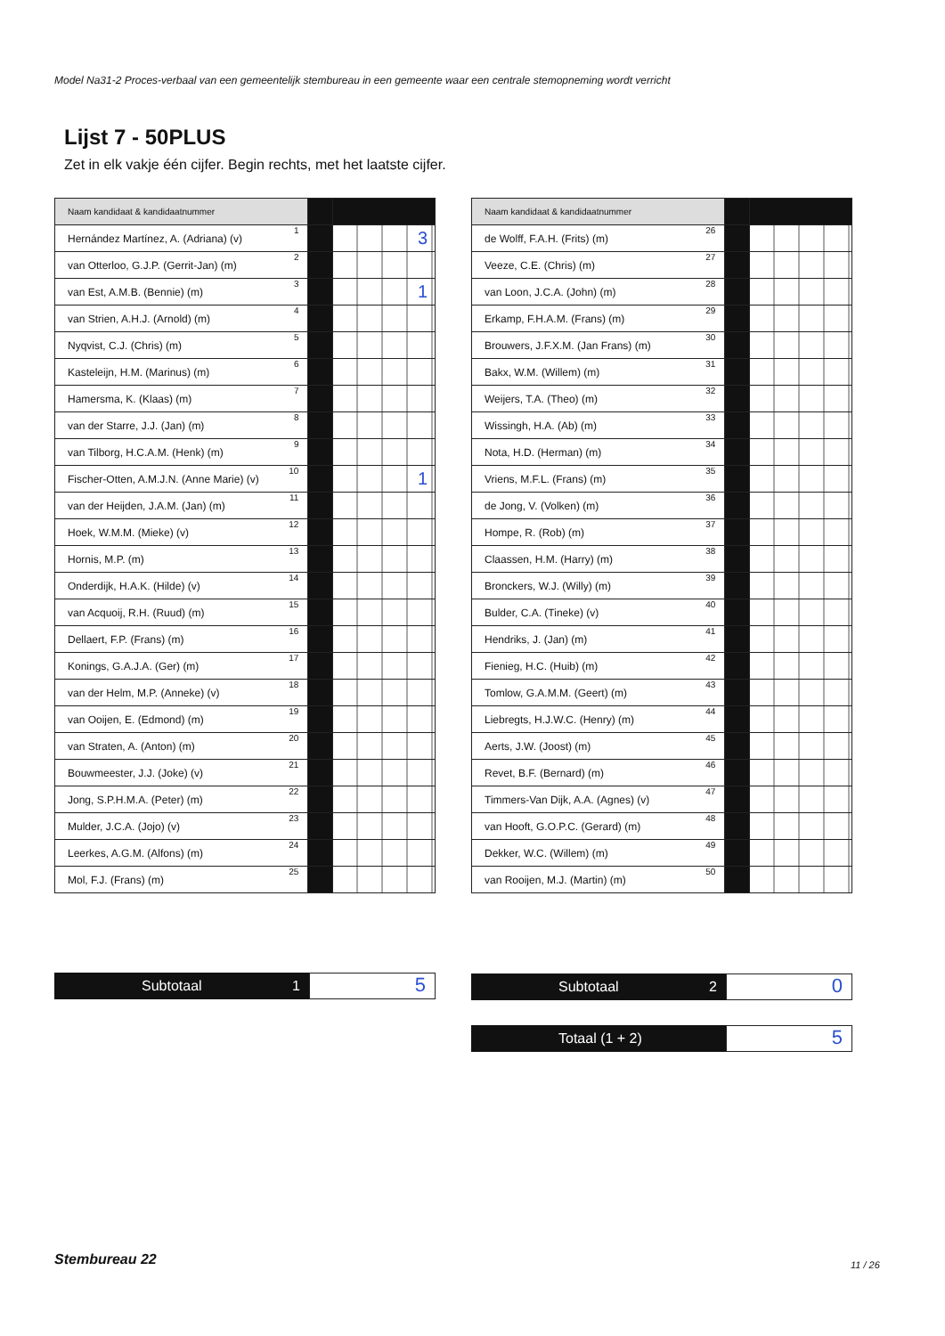Model Na31-2 Proces-verbaal van een gemeentelijk stembureau in een gemeente waar een centrale stemopneming wordt verricht
Lijst 7 - 50PLUS
Zet in elk vakje één cijfer. Begin rechts, met het laatste cijfer.
| Naam kandidaat & kandidaatnummer | | | |
| Hernández Martínez, A. (Adriana) (v) | 1 | | 3 |
| van Otterloo, G.J.P. (Gerrit-Jan) (m) | 2 | | |
| van Est, A.M.B. (Bennie) (m) | 3 | | 1 |
| van Strien, A.H.J. (Arnold) (m) | 4 | | |
| Nyqvist, C.J. (Chris) (m) | 5 | | |
| Kasteleijn, H.M. (Marinus) (m) | 6 | | |
| Hamersma, K. (Klaas) (m) | 7 | | |
| van der Starre, J.J. (Jan) (m) | 8 | | |
| van Tilborg, H.C.A.M. (Henk) (m) | 9 | | |
| Fischer-Otten, A.M.J.N. (Anne Marie) (v) | 10 | | 1 |
| van der Heijden, J.A.M. (Jan) (m) | 11 | | |
| Hoek, W.M.M. (Mieke) (v) | 12 | | |
| Hornis, M.P. (m) | 13 | | |
| Onderdijk, H.A.K. (Hilde) (v) | 14 | | |
| van Acquoij, R.H. (Ruud) (m) | 15 | | |
| Dellaert, F.P. (Frans) (m) | 16 | | |
| Konings, G.A.J.A. (Ger) (m) | 17 | | |
| van der Helm, M.P. (Anneke) (v) | 18 | | |
| van Ooijen, E. (Edmond) (m) | 19 | | |
| van Straten, A. (Anton) (m) | 20 | | |
| Bouwmeester, J.J. (Joke) (v) | 21 | | |
| Jong, S.P.H.M.A. (Peter) (m) | 22 | | |
| Mulder, J.C.A. (Jojo) (v) | 23 | | |
| Leerkes, A.G.M. (Alfons) (m) | 24 | | |
| Mol, F.J. (Frans) (m) | 25 | | |
| Naam kandidaat & kandidaatnummer | | | |
| de Wolff, F.A.H. (Frits) (m) | 26 | | |
| Veeze, C.E. (Chris) (m) | 27 | | |
| van Loon, J.C.A. (John) (m) | 28 | | |
| Erkamp, F.H.A.M. (Frans) (m) | 29 | | |
| Brouwers, J.F.X.M. (Jan Frans) (m) | 30 | | |
| Bakx, W.M. (Willem) (m) | 31 | | |
| Weijers, T.A. (Theo) (m) | 32 | | |
| Wissingh, H.A. (Ab) (m) | 33 | | |
| Nota, H.D. (Herman) (m) | 34 | | |
| Vriens, M.F.L. (Frans) (m) | 35 | | |
| de Jong, V. (Volken) (m) | 36 | | |
| Hompe, R. (Rob) (m) | 37 | | |
| Claassen, H.M. (Harry) (m) | 38 | | |
| Bronckers, W.J. (Willy) (m) | 39 | | |
| Bulder, C.A. (Tineke) (v) | 40 | | |
| Hendriks, J. (Jan) (m) | 41 | | |
| Fienieg, H.C. (Huib) (m) | 42 | | |
| Tomlow, G.A.M.M. (Geert) (m) | 43 | | |
| Liebregts, H.J.W.C. (Henry) (m) | 44 | | |
| Aerts, J.W. (Joost) (m) | 45 | | |
| Revet, B.F. (Bernard) (m) | 46 | | |
| Timmers-Van Dijk, A.A. (Agnes) (v) | 47 | | |
| van Hooft, G.O.P.C. (Gerard) (m) | 48 | | |
| Dekker, W.C. (Willem) (m) | 49 | | |
| van Rooijen, M.J. (Martin) (m) | 50 | | |
Subtotaal 1
5
Subtotaal 2
0
Totaal (1 + 2)
5
Stembureau 22 11 / 26